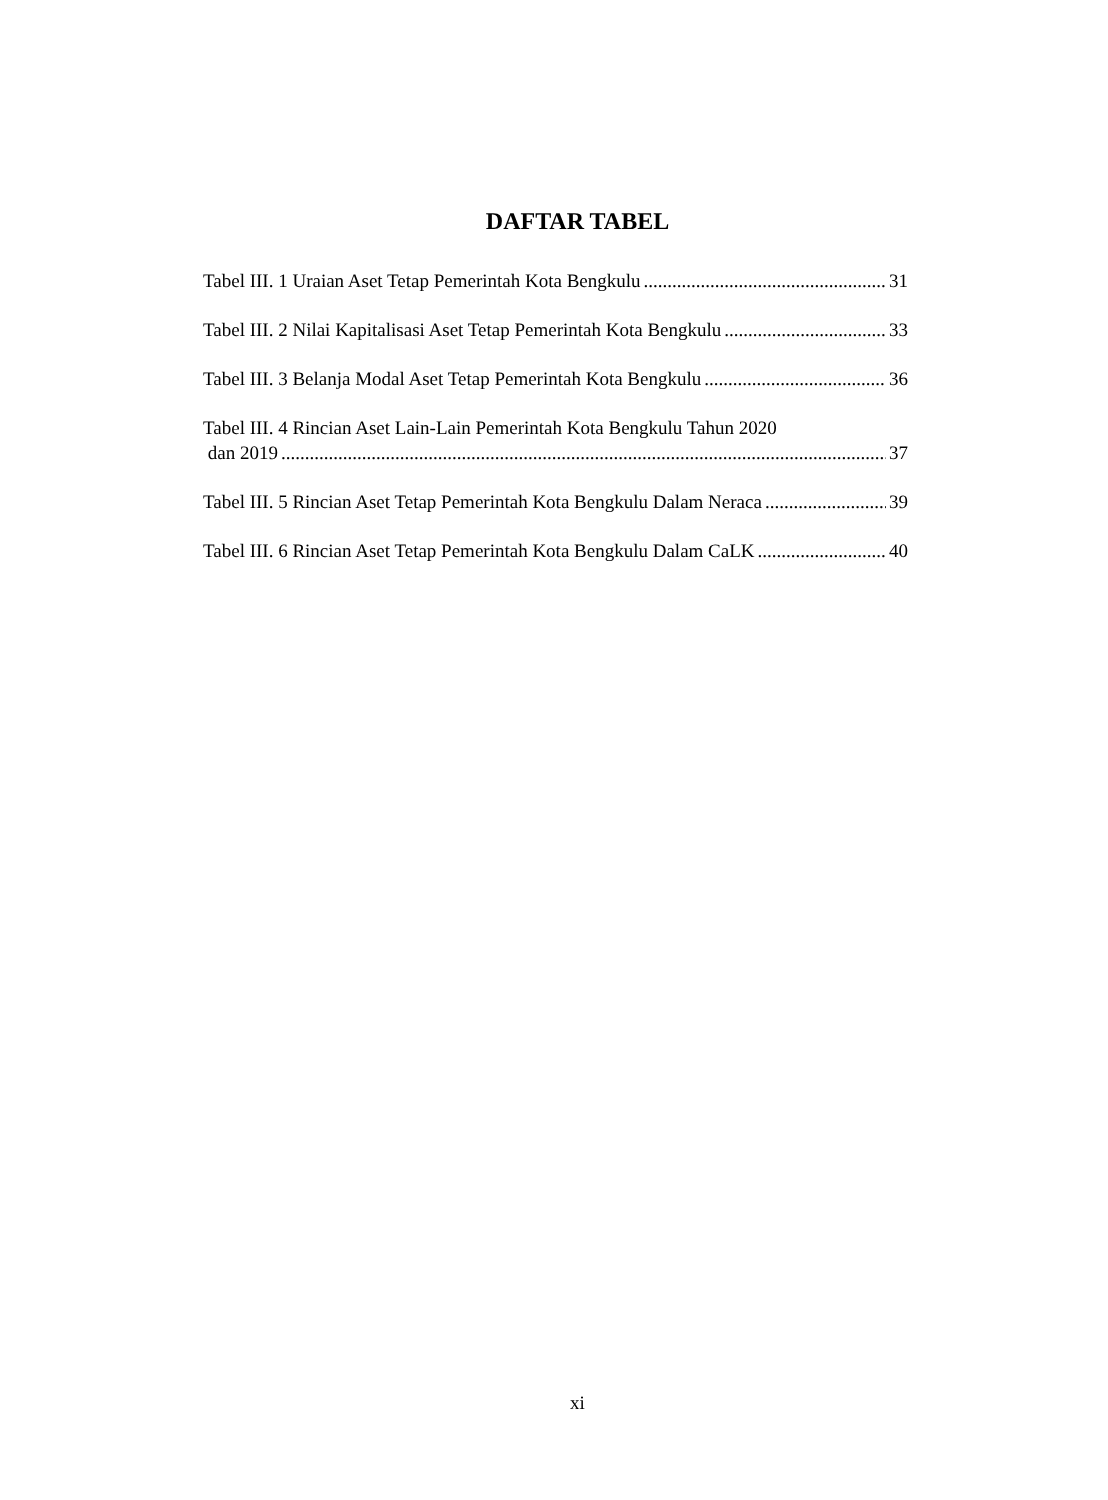DAFTAR TABEL
Tabel III. 1 Uraian Aset Tetap Pemerintah Kota Bengkulu 31
Tabel III. 2 Nilai Kapitalisasi Aset Tetap Pemerintah Kota Bengkulu 33
Tabel III. 3 Belanja Modal Aset Tetap Pemerintah Kota Bengkulu 36
Tabel III. 4 Rincian Aset Lain-Lain Pemerintah Kota Bengkulu Tahun 2020
dan 2019 37
Tabel III. 5 Rincian Aset Tetap Pemerintah Kota Bengkulu Dalam Neraca 39
Tabel III. 6 Rincian Aset Tetap Pemerintah Kota Bengkulu Dalam CaLK 40
xi